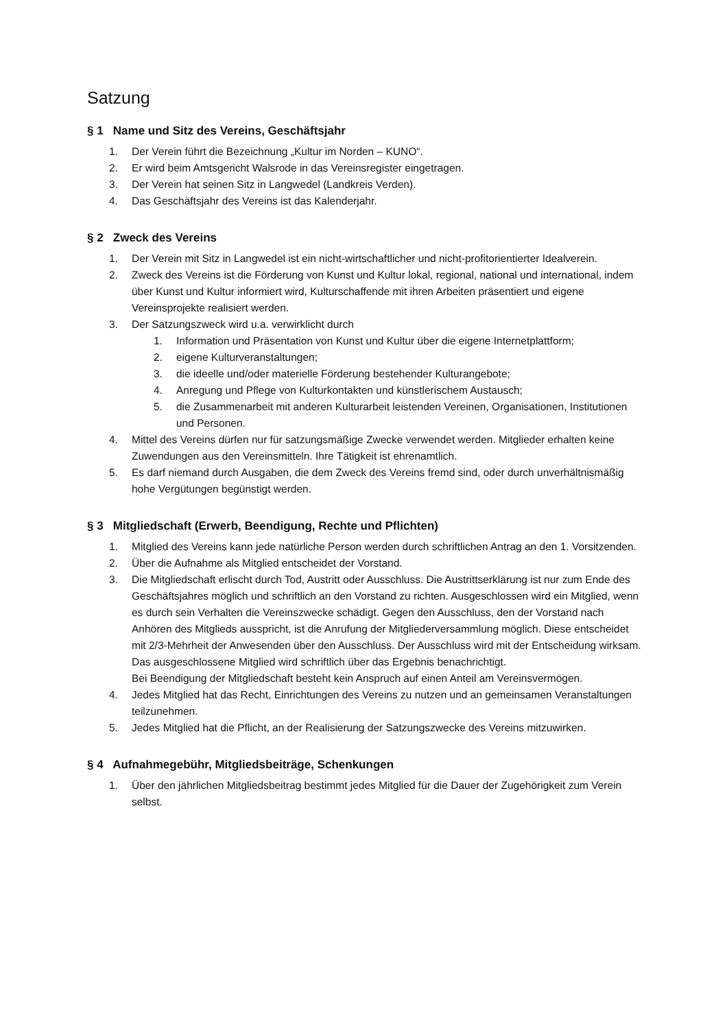Satzung
§ 1 Name und Sitz des Vereins, Geschäftsjahr
1. Der Verein führt die Bezeichnung „Kultur im Norden – KUNO“.
2. Er wird beim Amtsgericht Walsrode in das Vereinsregister eingetragen.
3. Der Verein hat seinen Sitz in Langwedel (Landkreis Verden).
4. Das Geschäftsjahr des Vereins ist das Kalenderjahr.
§ 2 Zweck des Vereins
1. Der Verein mit Sitz in Langwedel ist ein nicht-wirtschaftlicher und nicht-profitorientierter Idealverein.
2. Zweck des Vereins ist die Förderung von Kunst und Kultur lokal, regional, national und international, indem über Kunst und Kultur informiert wird, Kulturschaffende mit ihren Arbeiten präsentiert und eigene Vereinsprojekte realisiert werden.
3. Der Satzungszweck wird u.a. verwirklicht durch
1. Information und Präsentation von Kunst und Kultur über die eigene Internetplattform;
2. eigene Kulturveranstaltungen;
3. die ideelle und/oder materielle Förderung bestehender Kulturangebote;
4. Anregung und Pflege von Kulturkontakten und künstlerischem Austausch;
5. die Zusammenarbeit mit anderen Kulturarbeit leistenden Vereinen, Organisationen, Institutionen und Personen.
4. Mittel des Vereins dürfen nur für satzungsmäßige Zwecke verwendet werden. Mitglieder erhalten keine Zuwendungen aus den Vereinsmitteln. Ihre Tätigkeit ist ehrenamtlich.
5. Es darf niemand durch Ausgaben, die dem Zweck des Vereins fremd sind, oder durch unverhältnismäßig hohe Vergütungen begünstigt werden.
§ 3 Mitgliedschaft (Erwerb, Beendigung, Rechte und Pflichten)
1. Mitglied des Vereins kann jede natürliche Person werden durch schriftlichen Antrag an den 1. Vorsitzenden.
2. Über die Aufnahme als Mitglied entscheidet der Vorstand.
3. Die Mitgliedschaft erlischt durch Tod, Austritt oder Ausschluss. Die Austrittserklärung ist nur zum Ende des Geschäftsjahres möglich und schriftlich an den Vorstand zu richten. Ausgeschlossen wird ein Mitglied, wenn es durch sein Verhalten die Vereinszwecke schädigt. Gegen den Ausschluss, den der Vorstand nach Anhören des Mitglieds ausspricht, ist die Anrufung der Mitgliederversammlung möglich. Diese entscheidet mit 2/3-Mehrheit der Anwesenden über den Ausschluss. Der Ausschluss wird mit der Entscheidung wirksam. Das ausgeschlossene Mitglied wird schriftlich über das Ergebnis benachrichtigt.
Bei Beendigung der Mitgliedschaft besteht kein Anspruch auf einen Anteil am Vereinsvermögen.
4. Jedes Mitglied hat das Recht, Einrichtungen des Vereins zu nutzen und an gemeinsamen Veranstaltungen teilzunehmen.
5. Jedes Mitglied hat die Pflicht, an der Realisierung der Satzungszwecke des Vereins mitzuwirken.
§ 4 Aufnahmegebühr, Mitgliedsbeiträge, Schenkungen
1. Über den jährlichen Mitgliedsbeitrag bestimmt jedes Mitglied für die Dauer der Zugehörigkeit zum Verein selbst.